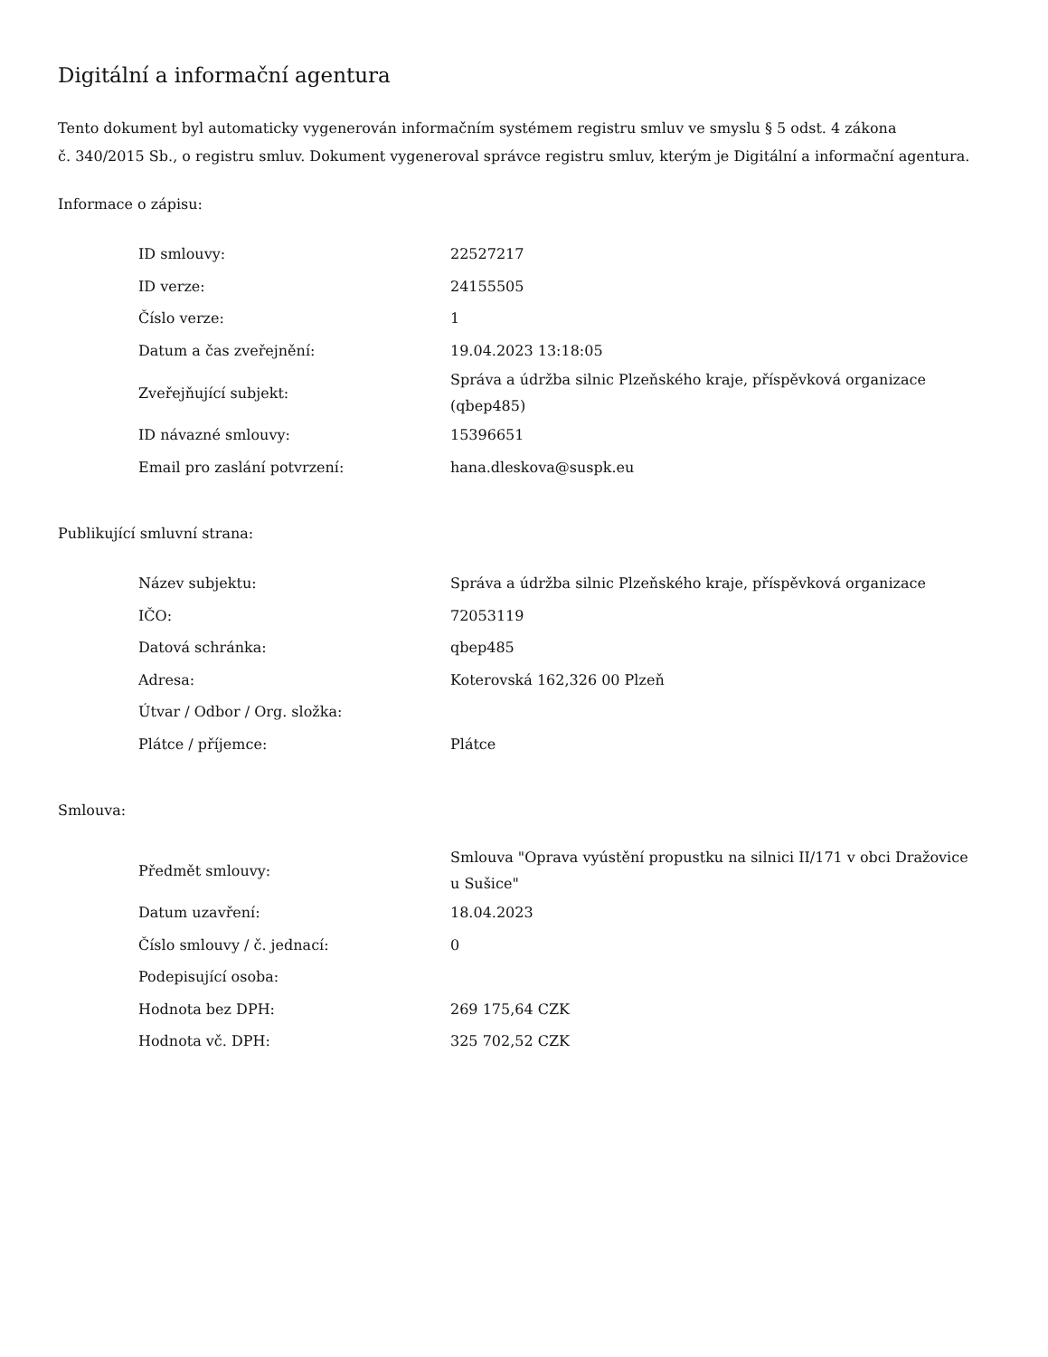Digitální a informační agentura
Tento dokument byl automaticky vygenerován informačním systémem registru smluv ve smyslu § 5 odst. 4 zákona
č. 340/2015 Sb., o registru smluv. Dokument vygeneroval správce registru smluv, kterým je Digitální a informační agentura.
Informace o zápisu:
| ID smlouvy: | 22527217 |
| ID verze: | 24155505 |
| Číslo verze: | 1 |
| Datum a čas zveřejnění: | 19.04.2023 13:18:05 |
| Zveřejňující subjekt: | Správa a údržba silnic Plzeňského kraje, příspěvková organizace (qbep485) |
| ID návazné smlouvy: | 15396651 |
| Email pro zaslání potvrzení: | hana.dleskova@suspk.eu |
Publikující smluvní strana:
| Název subjektu: | Správa a údržba silnic Plzeňského kraje, příspěvková organizace |
| IČO: | 72053119 |
| Datová schránka: | qbep485 |
| Adresa: | Koterovská 162,326 00 Plzeň |
| Útvar / Odbor / Org. složka: | |
| Plátce / příjemce: | Plátce |
Smlouva:
| Předmět smlouvy: | Smlouva "Oprava vyústění propustku na silnici II/171 v obci Dražovice u Sušice" |
| Datum uzavření: | 18.04.2023 |
| Číslo smlouvy / č. jednací: | 0 |
| Podepisující osoba: | |
| Hodnota bez DPH: | 269 175,64 CZK |
| Hodnota vč. DPH: | 325 702,52 CZK |